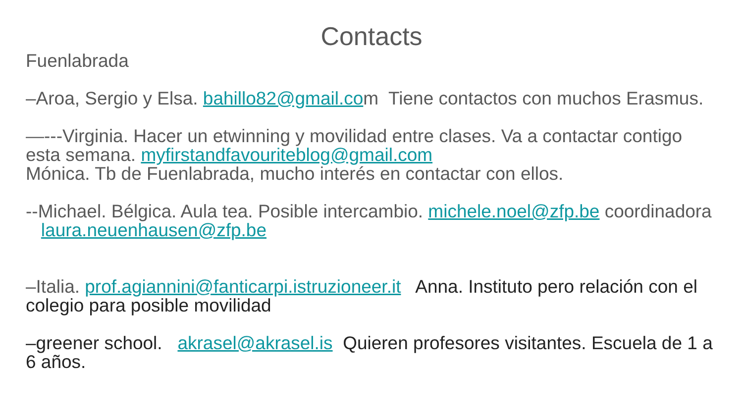Contacts
Fuenlabrada
–Aroa, Sergio y Elsa. bahillo82@gmail.com Tiene contactos con muchos Erasmus.
—---Virginia. Hacer un etwinning y movilidad entre clases. Va a contactar contigo esta semana. myfirstandfavouriteblog@gmail.com
Mónica. Tb de Fuenlabrada, mucho interés en contactar con ellos.
--Michael. Bélgica. Aula tea. Posible intercambio. michele.noel@zfp.be coordinadora laura.neuenhausen@zfp.be
–Italia. prof.agiannini@fanticarpi.istruzioneer.it Anna. Instituto pero relación con el colegio para posible movilidad
–greener school. akrasel@akrasel.is Quieren profesores visitantes. Escuela de 1 a 6 años.